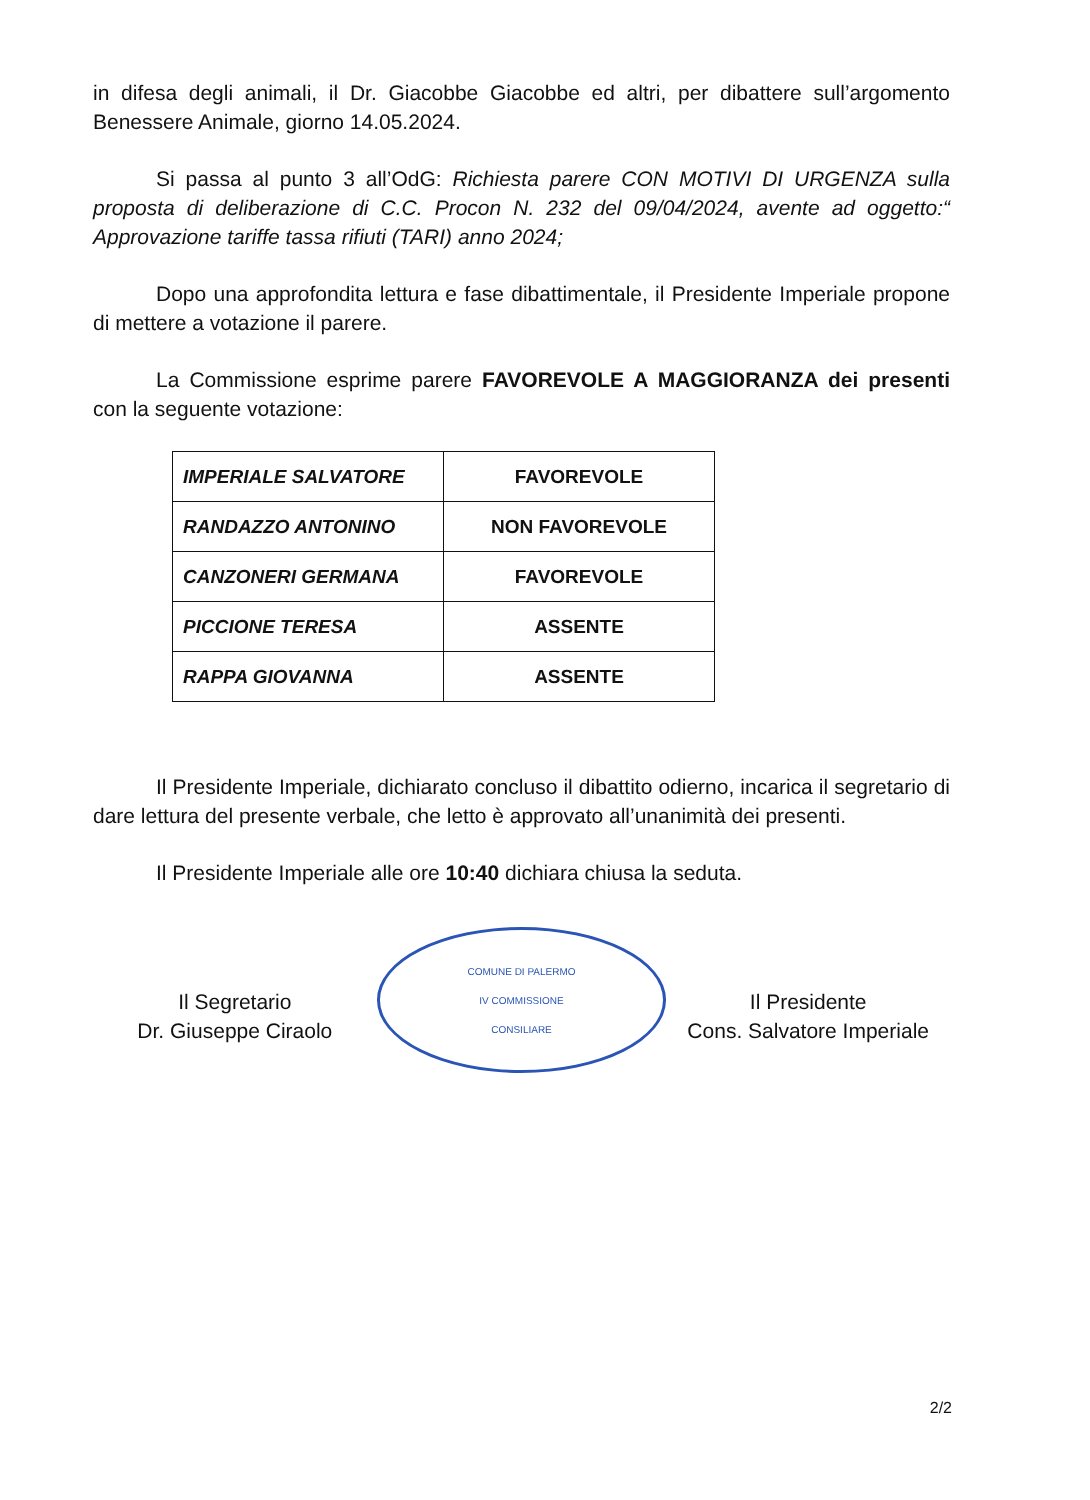in difesa degli animali, il Dr. Giacobbe Giacobbe ed altri, per dibattere sull’argomento Benessere Animale, giorno 14.05.2024.
Si passa al punto 3 all’OdG: Richiesta parere CON MOTIVI DI URGENZA sulla proposta di deliberazione di C.C. Procon N. 232 del 09/04/2024, avente ad oggetto:“ Approvazione tariffe tassa rifiuti (TARI) anno 2024;
Dopo una approfondita lettura e fase dibattimentale, il Presidente Imperiale propone di mettere a votazione il parere.
La Commissione esprime parere FAVOREVOLE A MAGGIORANZA dei presenti con la seguente votazione:
| IMPERIALE SALVATORE | FAVOREVOLE |
| RANDAZZO ANTONINO | NON FAVOREVOLE |
| CANZONERI GERMANA | FAVOREVOLE |
| PICCIONE TERESA | ASSENTE |
| RAPPA GIOVANNA | ASSENTE |
Il Presidente Imperiale, dichiarato concluso il dibattito odierno, incarica il segretario di dare lettura del presente verbale, che letto è approvato all’unanimità dei presenti.
Il Presidente Imperiale alle ore 10:40 dichiara chiusa la seduta.
Il Segretario
Dr. Giuseppe Ciraolo
COMUNE DI PALERMO
IV COMMISSIONE
CONSILIARE
Il Presidente
Cons. Salvatore Imperiale
2/2